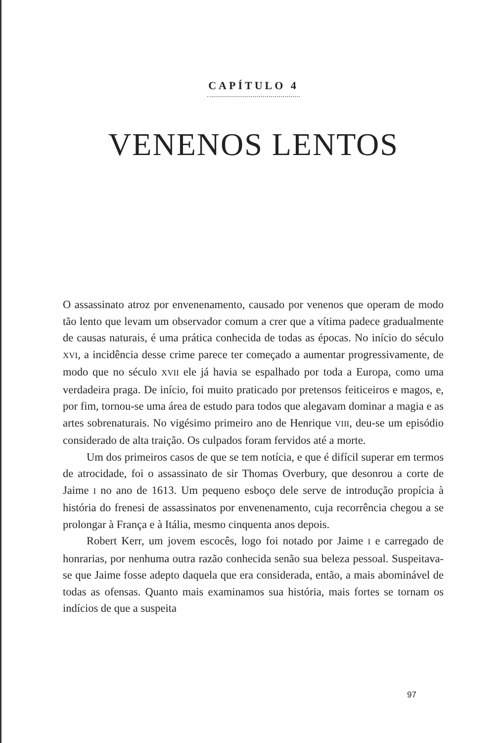CAPÍTULO 4
VENENOS LENTOS
O assassinato atroz por envenenamento, causado por venenos que operam de modo tão lento que levam um observador comum a crer que a vítima padece gradualmente de causas naturais, é uma prática conhecida de todas as épocas. No início do século XVI, a incidência desse crime parece ter começado a aumentar progressivamente, de modo que no século XVII ele já havia se espalhado por toda a Europa, como uma verdadeira praga. De início, foi muito praticado por pretensos feiticeiros e magos, e, por fim, tornou-se uma área de estudo para todos que alegavam dominar a magia e as artes sobrenaturais. No vigésimo primeiro ano de Henrique VIII, deu-se um episódio considerado de alta traição. Os culpados foram fervidos até a morte.
Um dos primeiros casos de que se tem notícia, e que é difícil superar em termos de atrocidade, foi o assassinato de sir Thomas Overbury, que desonrou a corte de Jaime I no ano de 1613. Um pequeno esboço dele serve de introdução propícia à história do frenesi de assassinatos por envenenamento, cuja recorrência chegou a se prolongar à França e à Itália, mesmo cinquenta anos depois.
Robert Kerr, um jovem escocês, logo foi notado por Jaime I e carregado de honrarias, por nenhuma outra razão conhecida senão sua beleza pessoal. Suspeitava-se que Jaime fosse adepto daquela que era considerada, então, a mais abominável de todas as ofensas. Quanto mais examinamos sua história, mais fortes se tornam os indícios de que a suspeita
97